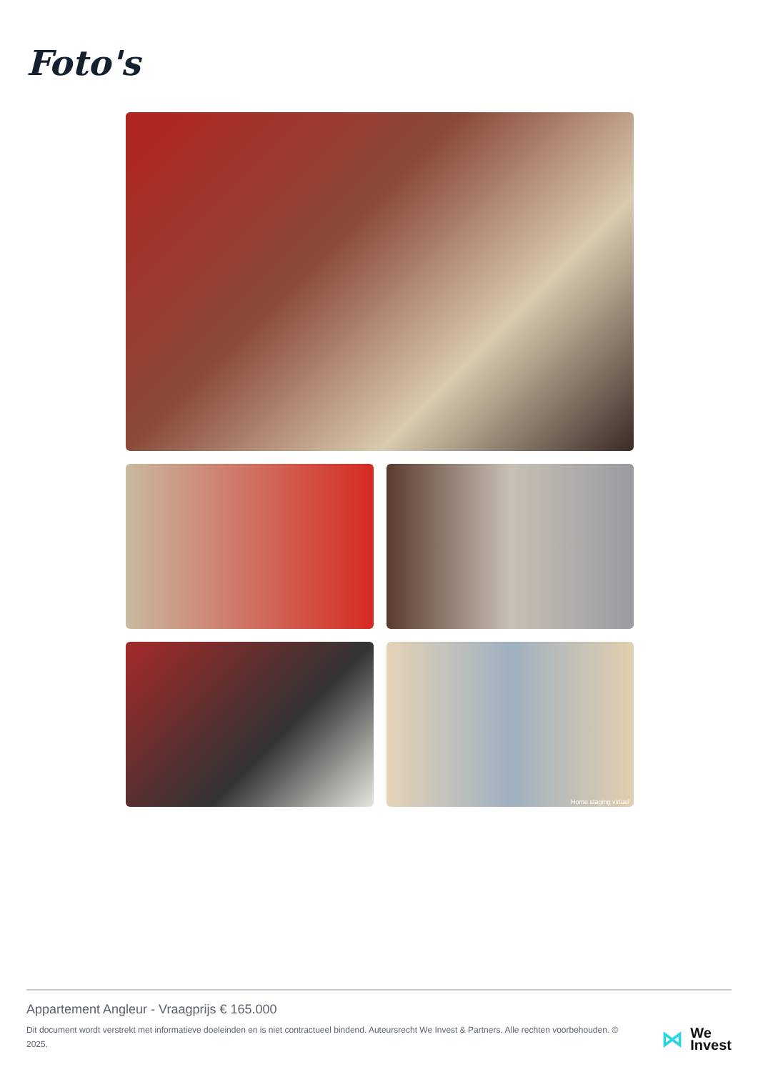Foto's
Home staging virtuel
Appartement Angleur - Vraagprijs € 165.000
Dit document wordt verstrekt met informatieve doeleinden en is niet contractueel bindend. Auteursrecht We Invest & Partners. Alle rechten voorbehouden. © 2025.
⋈
We
Invest